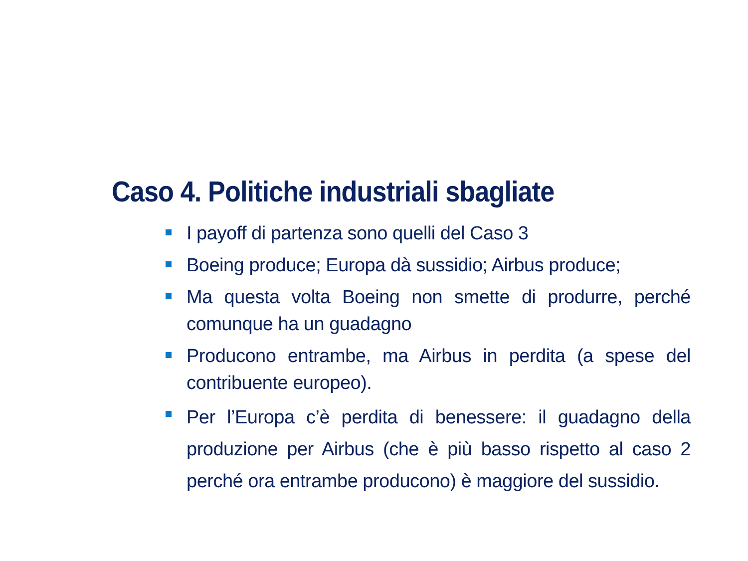Caso 4. Politiche industriali sbagliate
I payoff di partenza sono quelli del Caso 3
Boeing produce; Europa dà sussidio; Airbus produce;
Ma questa volta Boeing non smette di produrre, perché comunque ha un guadagno
Producono entrambe, ma Airbus in perdita (a spese del contribuente europeo).
Per l’Europa c’è perdita di benessere: il guadagno della produzione per Airbus (che è più basso rispetto al caso 2 perché ora entrambe producono) è maggiore del sussidio.